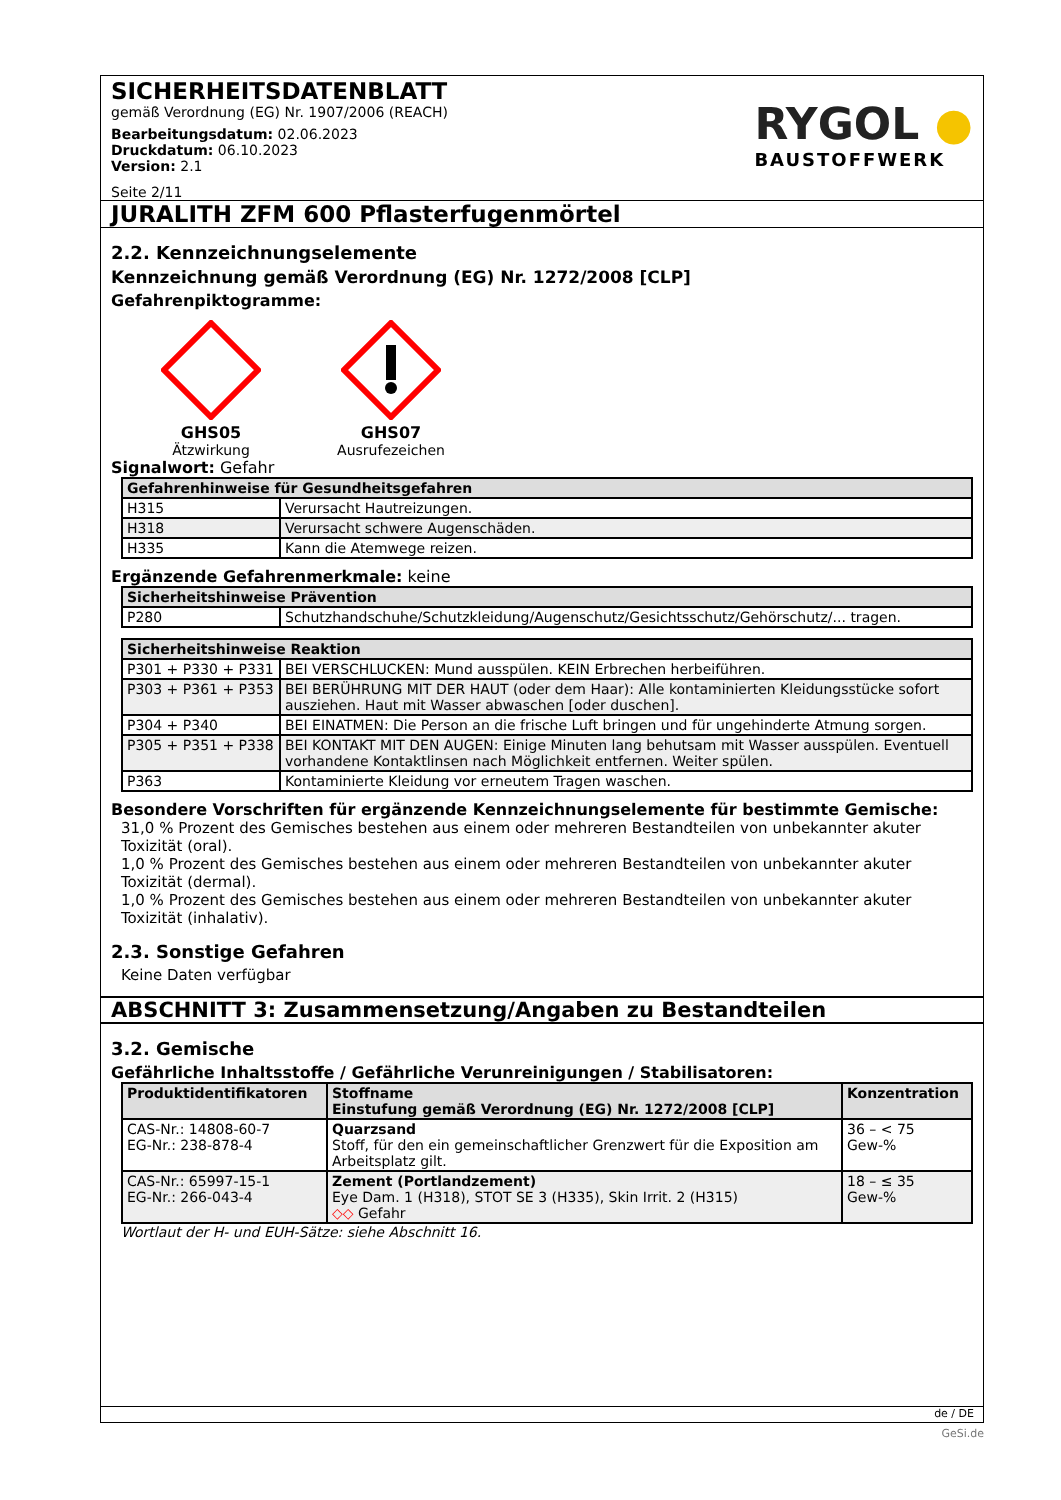SICHERHEITSDATENBLATT
gemäß Verordnung (EG) Nr. 1907/2006 (REACH)
Bearbeitungsdatum: 02.06.2023
Druckdatum: 06.10.2023
Version: 2.1
Seite 2/11
RYGOL ●
BAUSTOFFWERK
JURALITH ZFM 600 Pflasterfugenmörtel
2.2. Kennzeichnungselemente
Kennzeichnung gemäß Verordnung (EG) Nr. 1272/2008 [CLP]
Gefahrenpiktogramme:
GHS05
Ätzwirkung
GHS07
Ausrufezeichen
Signalwort: Gefahr
| Gefahrenhinweise für Gesundheitsgefahren | |
| --- | --- |
| H315 | Verursacht Hautreizungen. |
| H318 | Verursacht schwere Augenschäden. |
| H335 | Kann die Atemwege reizen. |
Ergänzende Gefahrenmerkmale: keine
| Sicherheitshinweise Prävention | |
| --- | --- |
| P280 | Schutzhandschuhe/Schutzkleidung/Augenschutz/Gesichtsschutz/Gehörschutz/... tragen. |
| Sicherheitshinweise Reaktion | |
| --- | --- |
| P301 + P330 + P331 | BEI VERSCHLUCKEN: Mund ausspülen. KEIN Erbrechen herbeiführen. |
| P303 + P361 + P353 | BEI BERÜHRUNG MIT DER HAUT (oder dem Haar): Alle kontaminierten Kleidungsstücke sofort ausziehen. Haut mit Wasser abwaschen [oder duschen]. |
| P304 + P340 | BEI EINATMEN: Die Person an die frische Luft bringen und für ungehinderte Atmung sorgen. |
| P305 + P351 + P338 | BEI KONTAKT MIT DEN AUGEN: Einige Minuten lang behutsam mit Wasser ausspülen. Eventuell vorhandene Kontaktlinsen nach Möglichkeit entfernen. Weiter spülen. |
| P363 | Kontaminierte Kleidung vor erneutem Tragen waschen. |
Besondere Vorschriften für ergänzende Kennzeichnungselemente für bestimmte Gemische:
31,0 % Prozent des Gemisches bestehen aus einem oder mehreren Bestandteilen von unbekannter akuter Toxizität (oral).
1,0 % Prozent des Gemisches bestehen aus einem oder mehreren Bestandteilen von unbekannter akuter Toxizität (dermal).
1,0 % Prozent des Gemisches bestehen aus einem oder mehreren Bestandteilen von unbekannter akuter Toxizität (inhalativ).
2.3. Sonstige Gefahren
Keine Daten verfügbar
ABSCHNITT 3: Zusammensetzung/Angaben zu Bestandteilen
3.2. Gemische
Gefährliche Inhaltsstoffe / Gefährliche Verunreinigungen / Stabilisatoren:
| Produktidentifikatoren | Stoffname Einstufung gemäß Verordnung (EG) Nr. 1272/2008 [CLP] | Konzentration |
| --- | --- | --- |
| CAS-Nr.: 14808-60-7 EG-Nr.: 238-878-4 | Quarzsand Stoff, für den ein gemeinschaftlicher Grenzwert für die Exposition am Arbeitsplatz gilt. | 36 – < 75 Gew-% |
| CAS-Nr.: 65997-15-1 EG-Nr.: 266-043-4 | Zement (Portlandzement) Eye Dam. 1 (H318), STOT SE 3 (H335), Skin Irrit. 2 (H315) ◇◇ Gefahr | 18 – ≤ 35 Gew-% |
Wortlaut der H- und EUH-Sätze: siehe Abschnitt 16.
de / DE
GeSi.de